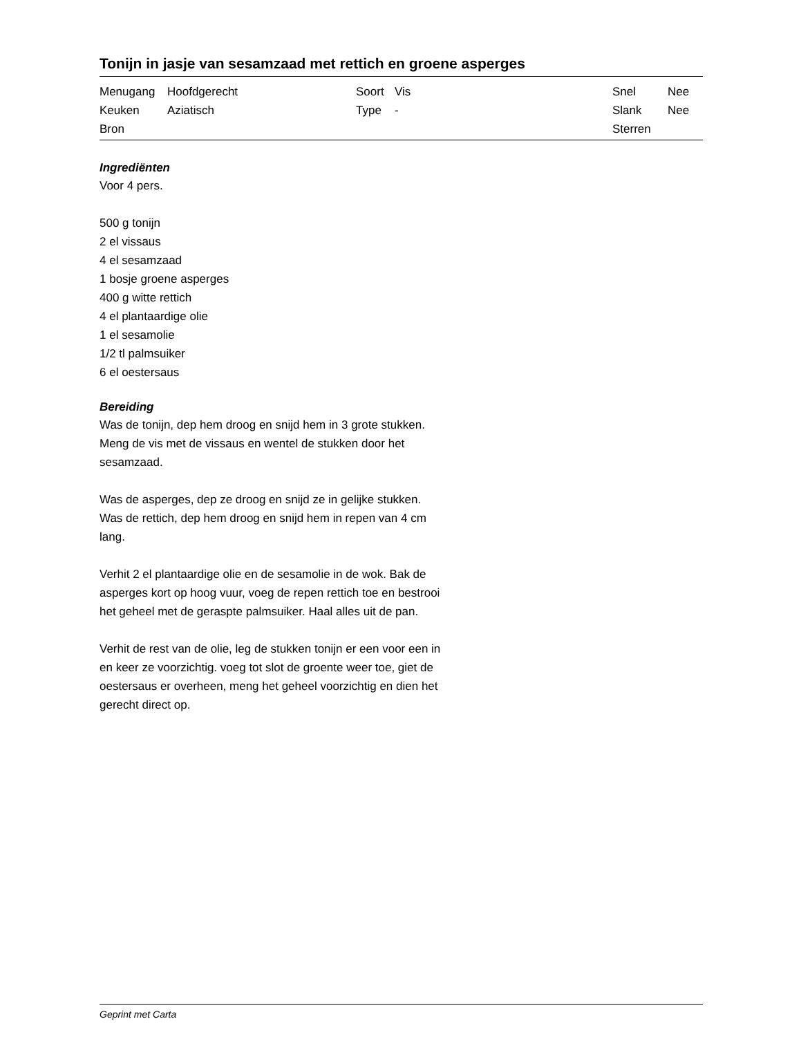Tonijn in jasje van sesamzaad met rettich en groene asperges
| Menugang | Hoofdgerecht | Soort | Vis | Snel | Nee |
| Keuken | Aziatisch | Type | - | Slank | Nee |
| Bron | | | | Sterren | |
Ingrediënten
Voor 4 pers.
500 g tonijn
2 el vissaus
4 el sesamzaad
1 bosje groene asperges
400 g witte rettich
4 el plantaardige olie
1 el sesamolie
1/2 tl palmsuiker
6 el oestersaus
Bereiding
Was de tonijn, dep hem droog en snijd hem in 3 grote stukken. Meng de vis met de vissaus en wentel de stukken door het sesamzaad.
Was de asperges, dep ze droog en snijd ze in gelijke stukken. Was de rettich, dep hem droog en snijd hem in repen van 4 cm lang.
Verhit 2 el plantaardige olie en de sesamolie in de wok. Bak de asperges kort op hoog vuur, voeg de repen rettich toe en bestrooi het geheel met de geraspte palmsuiker. Haal alles uit de pan.
Verhit de rest van de olie, leg de stukken tonijn er een voor een in en keer ze voorzichtig. voeg tot slot de groente weer toe, giet de oestersaus er overheen, meng het geheel voorzichtig en dien het gerecht direct op.
Geprint met Carta